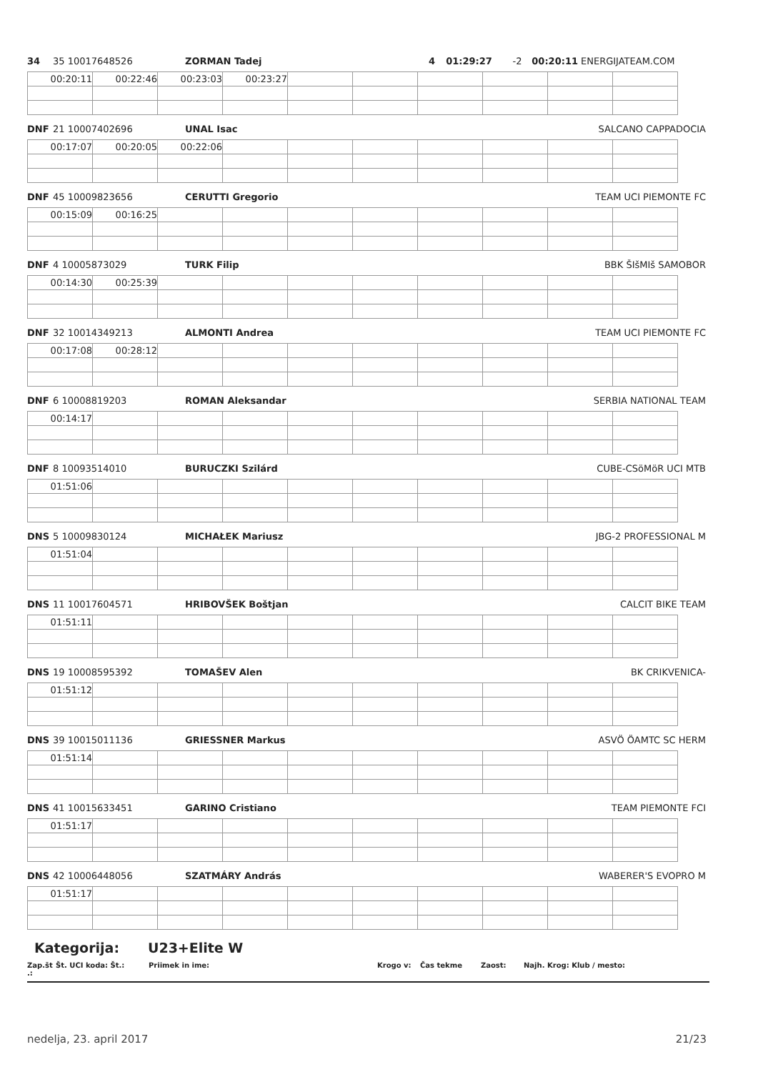34 35 10017648526 ZORMAN Tadej 4 01:29:27 -2 00:20:11 ENERGIJATEAM.COM
| 00:20:11 | 00:22:46 | 00:23:03 | 00:23:27 | | | | | | |
DNF 21 10007402696 UNAL Isac SALCANO CAPPADOCIA
| 00:17:07 | 00:20:05 | 00:22:06 | | | | | | | |
DNF 45 10009823656 CERUTTI Gregorio TEAM UCI PIEMONTE FC
| 00:15:09 | 00:16:25 | | | | | | | | |
DNF 4 10005873029 TURK Filip BBK ŠIšMIš SAMOBOR
| 00:14:30 | 00:25:39 | | | | | | | | |
DNF 32 10014349213 ALMONTI Andrea TEAM UCI PIEMONTE FC
| 00:17:08 | 00:28:12 | | | | | | | | |
DNF 6 10008819203 ROMAN Aleksandar SERBIA NATIONAL TEAM
| 00:14:17 | | | | | | | | | |
DNF 8 10093514010 BURUCZKI Szilárd CUBE-CSöMöR UCI MTB
| 01:51:06 | | | | | | | | | |
DNS 5 10009830124 MICHAŁEK Mariusz JBG-2 PROFESSIONAL M
| 01:51:04 | | | | | | | | | |
DNS 11 10017604571 HRIBOVŠEK Boštjan CALCIT BIKE TEAM
| 01:51:11 | | | | | | | | | |
DNS 19 10008595392 TOMAŠEV Alen BK CRIKVENICA-
| 01:51:12 | | | | | | | | | |
DNS 39 10015011136 GRIESSNER Markus ASVÖ ÖAMTC SC HERM
| 01:51:14 | | | | | | | | | |
DNS 41 10015633451 GARINO Cristiano TEAM PIEMONTE FCI
| 01:51:17 | | | | | | | | | |
DNS 42 10006448056 SZATMÁRY András WABERER'S EVOPRO M
| 01:51:17 | | | | | | | | | |
Kategorija: U23+Elite W
Zap.št .: Št. UCI koda: Št.: Priimek in ime: Krogo v: Čas tekme Zaost: Najh. Krog: Klub / mesto:
nedelja, 23. april 2017 21/23